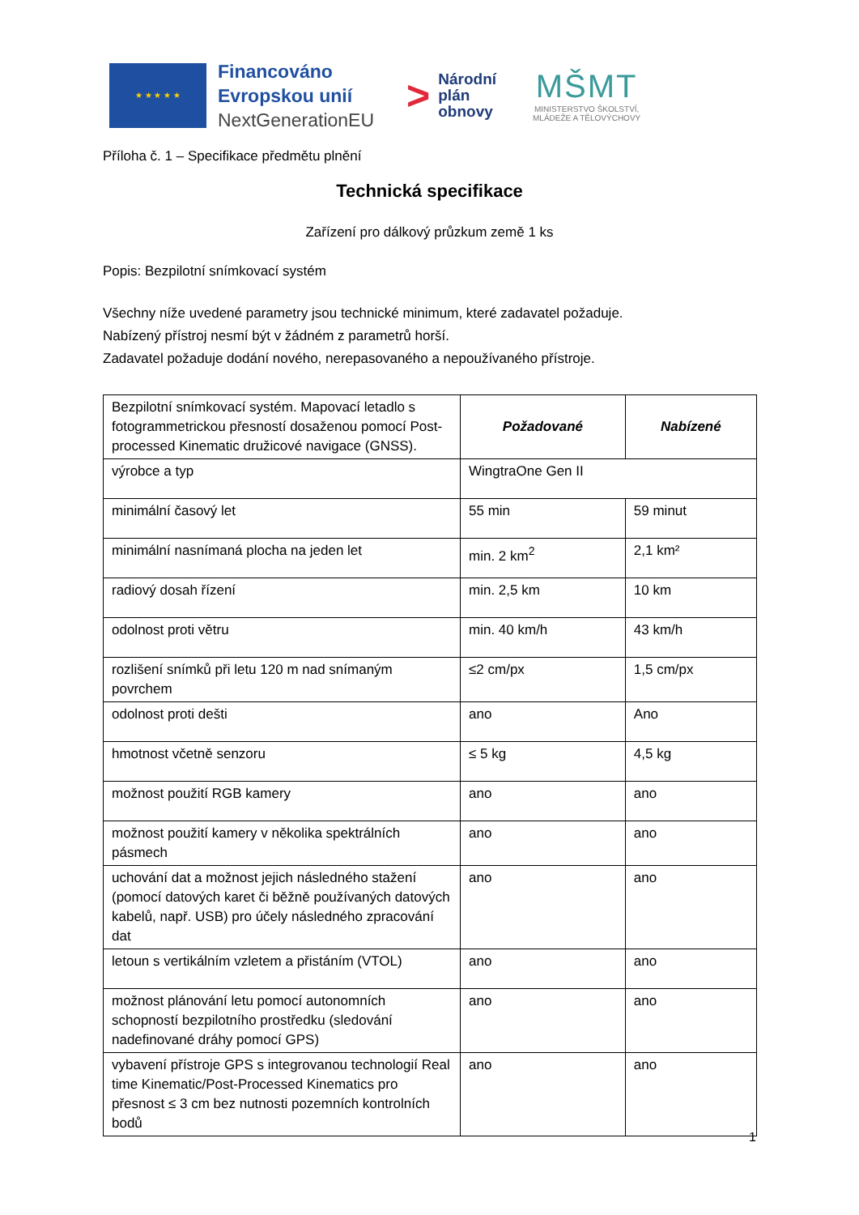★ ★ ★ ★ ★
Financováno
Evropskou unií
NextGenerationEU
>
Národní
plán
obnovy
MŠMT
MINISTERSTVO ŠKOLSTVÍ,
MLÁDEŽE A TĚLOVÝCHOVY
Příloha č. 1 – Specifikace předmětu plnění
Technická specifikace
Zařízení pro dálkový průzkum země 1 ks
Popis: Bezpilotní snímkovací systém
Všechny níže uvedené parametry jsou technické minimum, které zadavatel požaduje.
Nabízený přístroj nesmí být v žádném z parametrů horší.
Zadavatel požaduje dodání nového, nerepasovaného a nepoužívaného přístroje.
| Bezpilotní snímkovací systém. Mapovací letadlo s fotogrammetrickou přesností dosaženou pomocí Post-processed Kinematic družicové navigace (GNSS). | Požadované | Nabízené |
| výrobce a typ | WingtraOne Gen II | |
| minimální časový let | 55 min | 59 minut |
| minimální nasnímaná plocha na jeden let | min. 2 km<sup>2</sup> | 2,1 km² |
| radiový dosah řízení | min. 2,5 km | 10 km |
| odolnost proti větru | min. 40 km/h | 43 km/h |
| rozlišení snímků při letu 120 m nad snímaným povrchem | ≤2 cm/px | 1,5 cm/px |
| odolnost proti dešti | ano | Ano |
| hmotnost včetně senzoru | ≤ 5 kg | 4,5 kg |
| možnost použití RGB kamery | ano | ano |
| možnost použití kamery v několika spektrálních pásmech | ano | ano |
| uchování dat a možnost jejich následného stažení (pomocí datových karet či běžně používaných datových kabelů, např. USB) pro účely následného zpracování dat | ano | ano |
| letoun s vertikálním vzletem a přistáním (VTOL) | ano | ano |
| možnost plánování letu pomocí autonomních schopností bezpilotního prostředku (sledování nadefinované dráhy pomocí GPS) | ano | ano |
| vybavení přístroje GPS s integrovanou technologií Real time Kinematic/Post-Processed Kinematics pro přesnost ≤ 3 cm bez nutnosti pozemních kontrolních bodů | ano | ano |
1